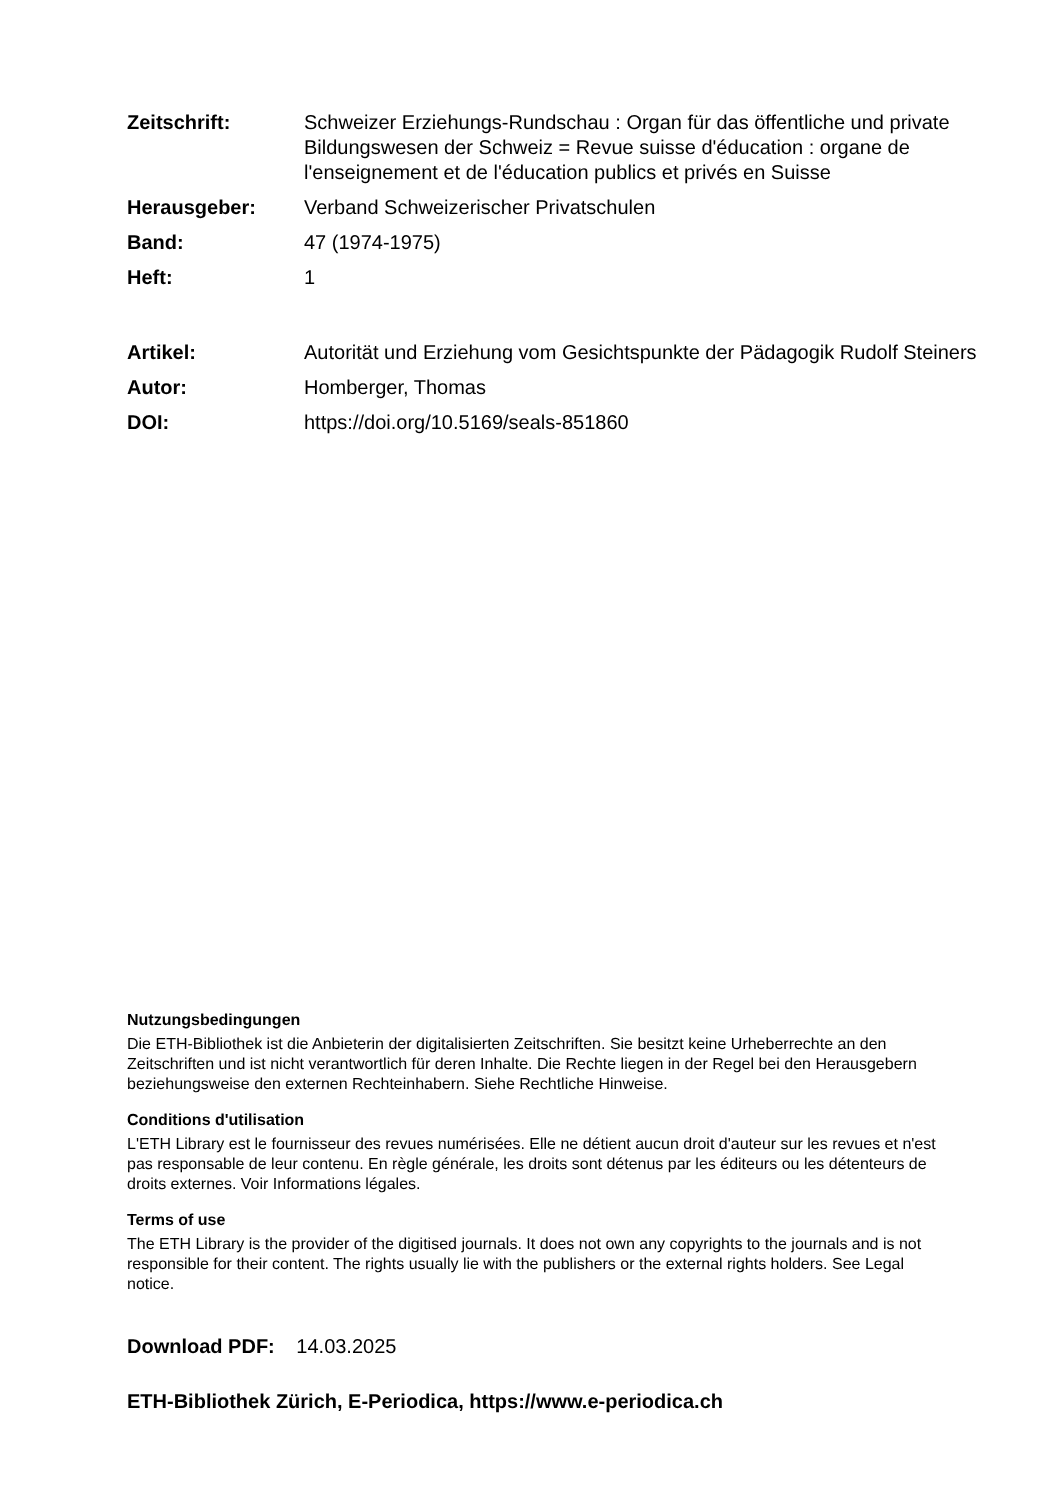Zeitschrift: Schweizer Erziehungs-Rundschau : Organ für das öffentliche und private Bildungswesen der Schweiz = Revue suisse d'éducation : organe de l'enseignement et de l'éducation publics et privés en Suisse
Herausgeber: Verband Schweizerischer Privatschulen
Band: 47 (1974-1975)
Heft: 1
Artikel: Autorität und Erziehung vom Gesichtspunkte der Pädagogik Rudolf Steiners
Autor: Homberger, Thomas
DOI: https://doi.org/10.5169/seals-851860
Nutzungsbedingungen
Die ETH-Bibliothek ist die Anbieterin der digitalisierten Zeitschriften. Sie besitzt keine Urheberrechte an den Zeitschriften und ist nicht verantwortlich für deren Inhalte. Die Rechte liegen in der Regel bei den Herausgebern beziehungsweise den externen Rechteinhabern. Siehe Rechtliche Hinweise.
Conditions d'utilisation
L'ETH Library est le fournisseur des revues numérisées. Elle ne détient aucun droit d'auteur sur les revues et n'est pas responsable de leur contenu. En règle générale, les droits sont détenus par les éditeurs ou les détenteurs de droits externes. Voir Informations légales.
Terms of use
The ETH Library is the provider of the digitised journals. It does not own any copyrights to the journals and is not responsible for their content. The rights usually lie with the publishers or the external rights holders. See Legal notice.
Download PDF: 14.03.2025
ETH-Bibliothek Zürich, E-Periodica, https://www.e-periodica.ch